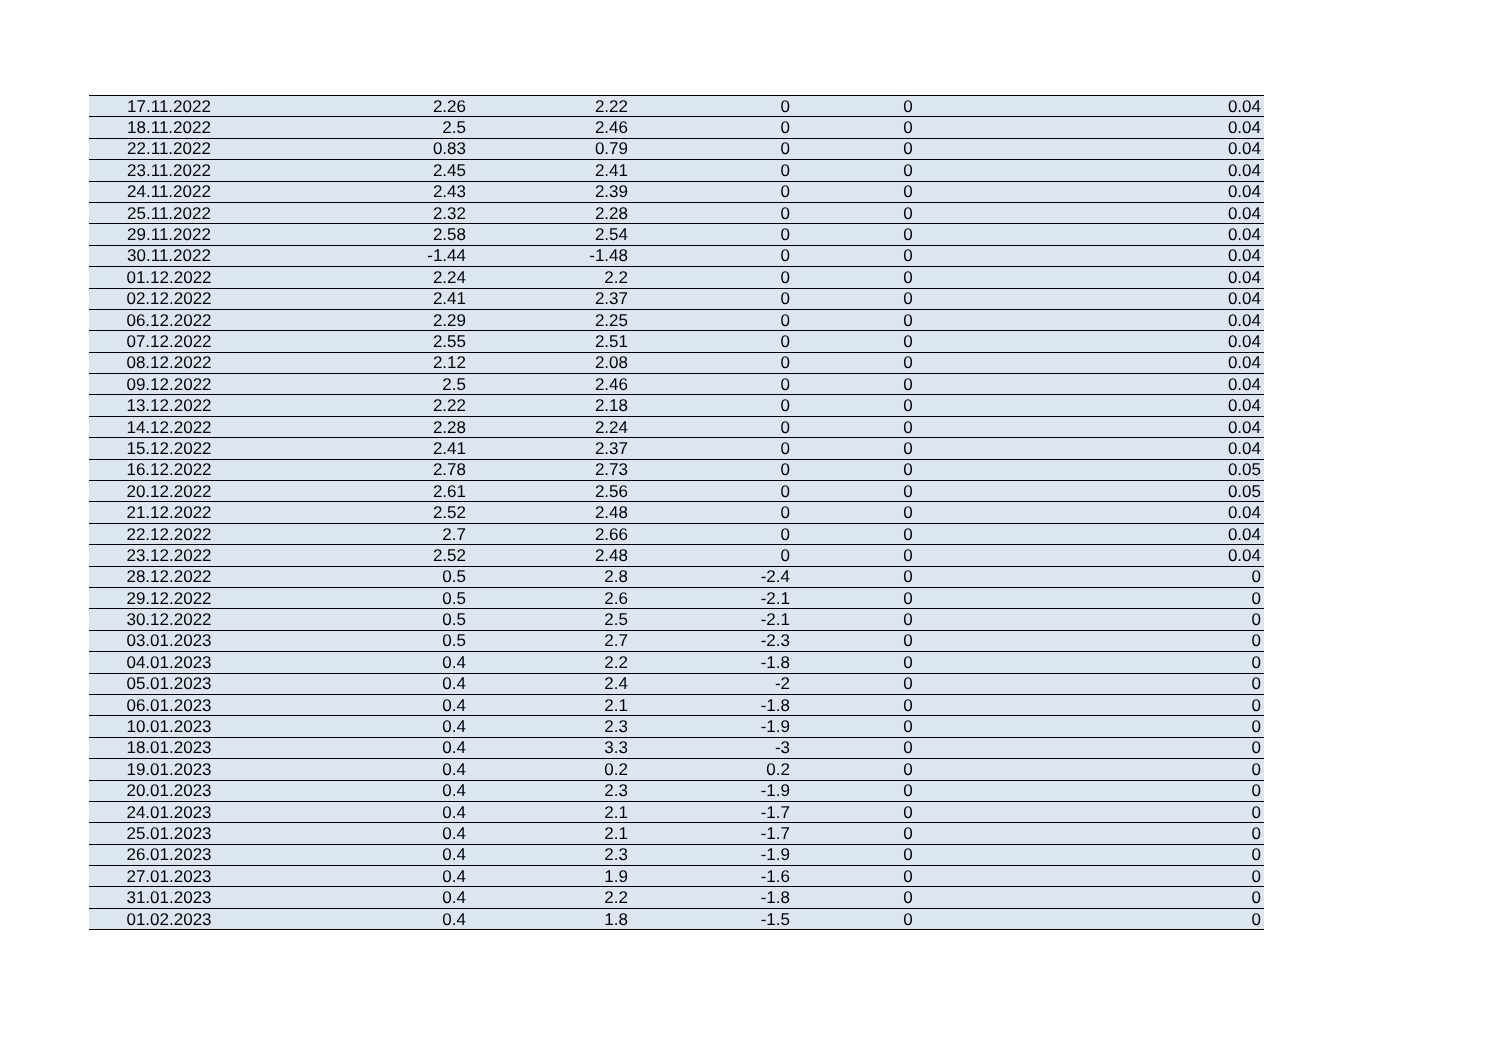| 17.11.2022 | 2.26 | 2.22 | 0 | 0 | 0.04 |
| 18.11.2022 | 2.5 | 2.46 | 0 | 0 | 0.04 |
| 22.11.2022 | 0.83 | 0.79 | 0 | 0 | 0.04 |
| 23.11.2022 | 2.45 | 2.41 | 0 | 0 | 0.04 |
| 24.11.2022 | 2.43 | 2.39 | 0 | 0 | 0.04 |
| 25.11.2022 | 2.32 | 2.28 | 0 | 0 | 0.04 |
| 29.11.2022 | 2.58 | 2.54 | 0 | 0 | 0.04 |
| 30.11.2022 | -1.44 | -1.48 | 0 | 0 | 0.04 |
| 01.12.2022 | 2.24 | 2.2 | 0 | 0 | 0.04 |
| 02.12.2022 | 2.41 | 2.37 | 0 | 0 | 0.04 |
| 06.12.2022 | 2.29 | 2.25 | 0 | 0 | 0.04 |
| 07.12.2022 | 2.55 | 2.51 | 0 | 0 | 0.04 |
| 08.12.2022 | 2.12 | 2.08 | 0 | 0 | 0.04 |
| 09.12.2022 | 2.5 | 2.46 | 0 | 0 | 0.04 |
| 13.12.2022 | 2.22 | 2.18 | 0 | 0 | 0.04 |
| 14.12.2022 | 2.28 | 2.24 | 0 | 0 | 0.04 |
| 15.12.2022 | 2.41 | 2.37 | 0 | 0 | 0.04 |
| 16.12.2022 | 2.78 | 2.73 | 0 | 0 | 0.05 |
| 20.12.2022 | 2.61 | 2.56 | 0 | 0 | 0.05 |
| 21.12.2022 | 2.52 | 2.48 | 0 | 0 | 0.04 |
| 22.12.2022 | 2.7 | 2.66 | 0 | 0 | 0.04 |
| 23.12.2022 | 2.52 | 2.48 | 0 | 0 | 0.04 |
| 28.12.2022 | 0.5 | 2.8 | -2.4 | 0 | 0 |
| 29.12.2022 | 0.5 | 2.6 | -2.1 | 0 | 0 |
| 30.12.2022 | 0.5 | 2.5 | -2.1 | 0 | 0 |
| 03.01.2023 | 0.5 | 2.7 | -2.3 | 0 | 0 |
| 04.01.2023 | 0.4 | 2.2 | -1.8 | 0 | 0 |
| 05.01.2023 | 0.4 | 2.4 | -2 | 0 | 0 |
| 06.01.2023 | 0.4 | 2.1 | -1.8 | 0 | 0 |
| 10.01.2023 | 0.4 | 2.3 | -1.9 | 0 | 0 |
| 18.01.2023 | 0.4 | 3.3 | -3 | 0 | 0 |
| 19.01.2023 | 0.4 | 0.2 | 0.2 | 0 | 0 |
| 20.01.2023 | 0.4 | 2.3 | -1.9 | 0 | 0 |
| 24.01.2023 | 0.4 | 2.1 | -1.7 | 0 | 0 |
| 25.01.2023 | 0.4 | 2.1 | -1.7 | 0 | 0 |
| 26.01.2023 | 0.4 | 2.3 | -1.9 | 0 | 0 |
| 27.01.2023 | 0.4 | 1.9 | -1.6 | 0 | 0 |
| 31.01.2023 | 0.4 | 2.2 | -1.8 | 0 | 0 |
| 01.02.2023 | 0.4 | 1.8 | -1.5 | 0 | 0 |